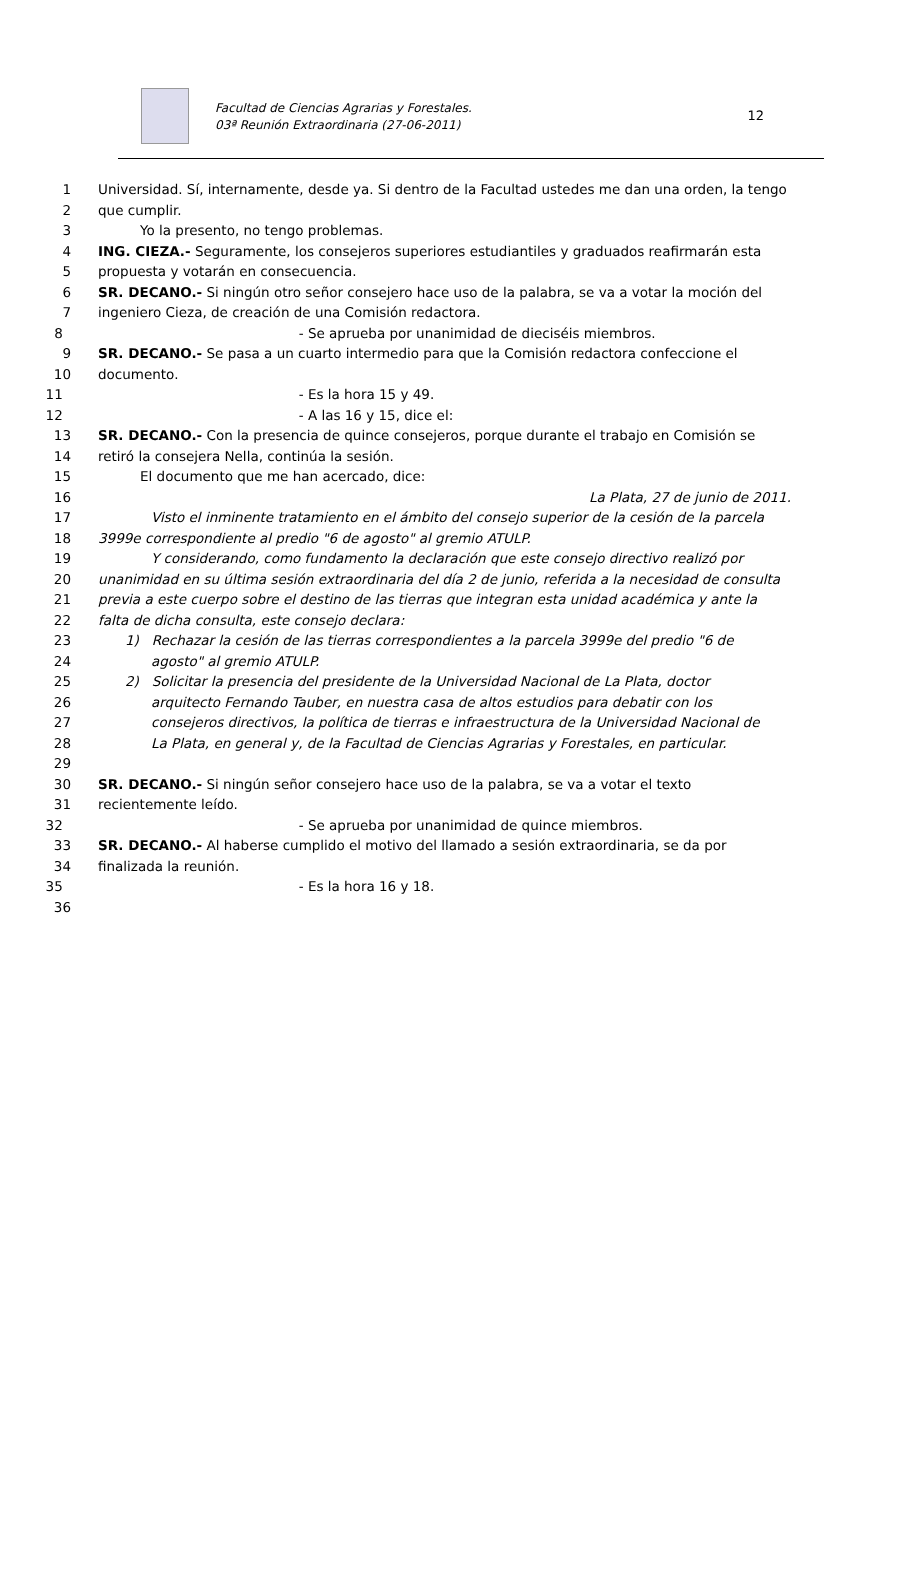Facultad de Ciencias Agrarias y Forestales.
03ª Reunión Extraordinaria (27-06-2011)
12
1 Universidad. Sí, internamente, desde ya. Si dentro de la Facultad ustedes me dan una orden, la tengo
2 que cumplir.
3 Yo la presento, no tengo problemas.
4 ING. CIEZA.- Seguramente, los consejeros superiores estudiantiles y graduados reafirmarán esta
5 propuesta y votarán en consecuencia.
6 SR. DECANO.- Si ningún otro señor consejero hace uso de la palabra, se va a votar la moción del
7 ingeniero Cieza, de creación de una Comisión redactora.
8 - Se aprueba por unanimidad de dieciséis miembros.
9 SR. DECANO.- Se pasa a un cuarto intermedio para que la Comisión redactora confeccione el
10 documento.
11 - Es la hora 15 y 49.
12 - A las 16 y 15, dice el:
13 SR. DECANO.- Con la presencia de quince consejeros, porque durante el trabajo en Comisión se
14 retiró la consejera Nella, continúa la sesión.
15 El documento que me han acercado, dice:
16 La Plata, 27 de junio de 2011.
17 Visto el inminente tratamiento en el ámbito del consejo superior de la cesión de la parcela
18 3999e correspondiente al predio "6 de agosto" al gremio ATULP.
19 Y considerando, como fundamento la declaración que este consejo directivo realizó por
20 unanimidad en su última sesión extraordinaria del día 2 de junio, referida a la necesidad de consulta
21 previa a este cuerpo sobre el destino de las tierras que integran esta unidad académica y ante la
22 falta de dicha consulta, este consejo declara:
23 1) Rechazar la cesión de las tierras correspondientes a la parcela 3999e del predio "6 de
24 agosto" al gremio ATULP.
25 2) Solicitar la presencia del presidente de la Universidad Nacional de La Plata, doctor
26 arquitecto Fernando Tauber, en nuestra casa de altos estudios para debatir con los
27 consejeros directivos, la política de tierras e infraestructura de la Universidad Nacional de
28 La Plata, en general y, de la Facultad de Ciencias Agrarias y Forestales, en particular.
29
30 SR. DECANO.- Si ningún señor consejero hace uso de la palabra, se va a votar el texto
31 recientemente leído.
32 - Se aprueba por unanimidad de quince miembros.
33 SR. DECANO.- Al haberse cumplido el motivo del llamado a sesión extraordinaria, se da por
34 finalizada la reunión.
35 - Es la hora 16 y 18.
36